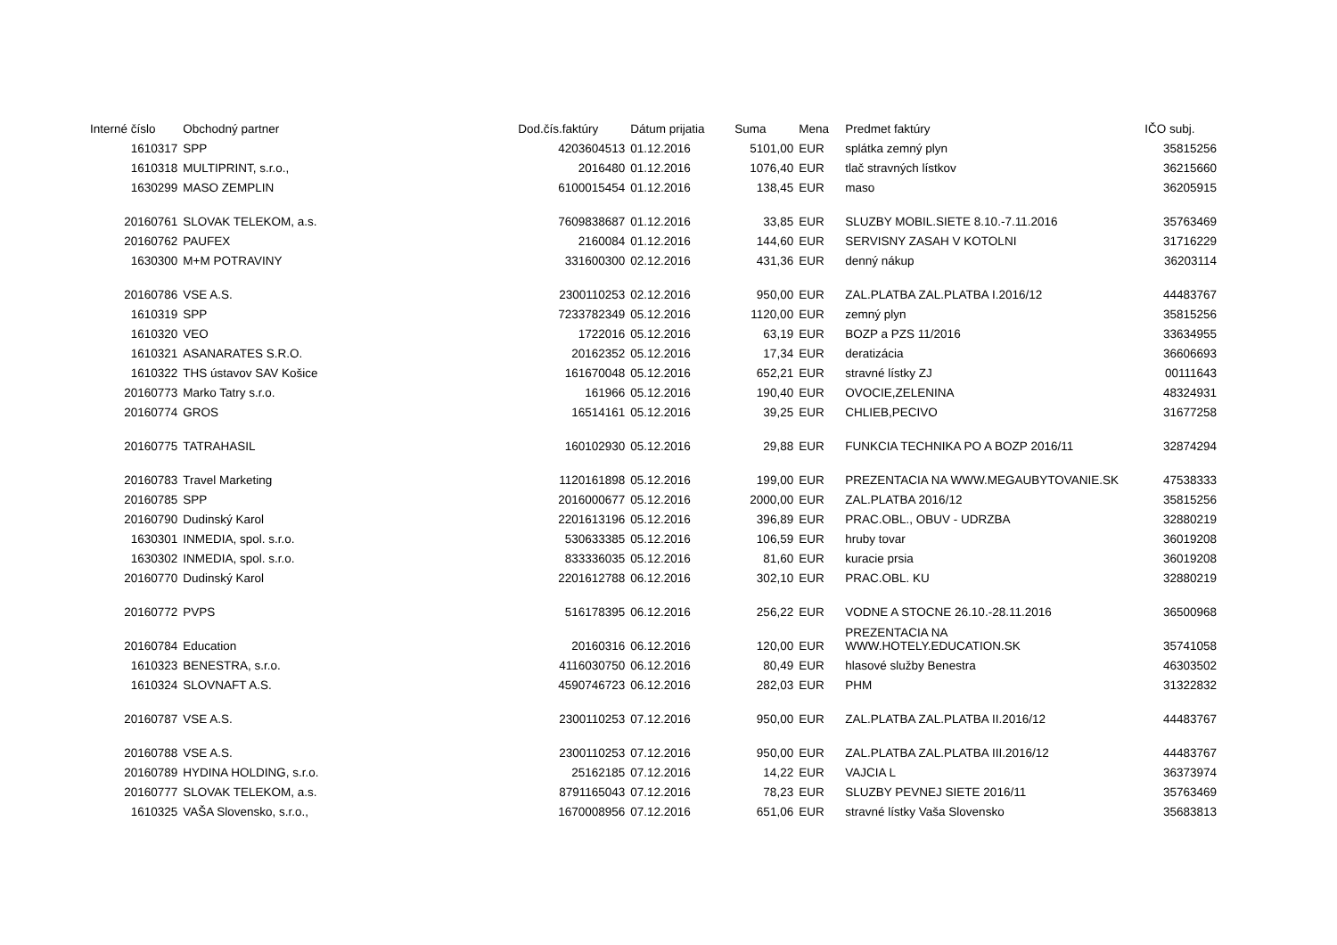| Interné číslo | Obchodný partner | Dod.čís.faktúry | Dátum prijatia | Suma | Mena | Predmet faktúry | IČO subj. |
| --- | --- | --- | --- | --- | --- | --- | --- |
| 1610317 | SPP | 4203604513 | 01.12.2016 | 5101,00 | EUR | splátka zemný plyn | 35815256 |
| 1610318 | MULTIPRINT, s.r.o., | 2016480 | 01.12.2016 | 1076,40 | EUR | tlač stravných lístkov | 36215660 |
| 1630299 | MASO ZEMPLIN | 6100015454 | 01.12.2016 | 138,45 | EUR | maso | 36205915 |
| 20160761 | SLOVAK TELEKOM, a.s. | 7609838687 | 01.12.2016 | 33,85 | EUR | SLUZBY MOBIL.SIETE 8.10.-7.11.2016 | 35763469 |
| 20160762 | PAUFEX | 2160084 | 01.12.2016 | 144,60 | EUR | SERVISNY ZASAH V KOTOLNI | 31716229 |
| 1630300 | M+M POTRAVINY | 331600300 | 02.12.2016 | 431,36 | EUR | denný nákup | 36203114 |
| 20160786 | VSE A.S. | 2300110253 | 02.12.2016 | 950,00 | EUR | ZAL.PLATBA ZAL.PLATBA I.2016/12 | 44483767 |
| 1610319 | SPP | 7233782349 | 05.12.2016 | 1120,00 | EUR | zemný plyn | 35815256 |
| 1610320 | VEO | 1722016 | 05.12.2016 | 63,19 | EUR | BOZP a PZS 11/2016 | 33634955 |
| 1610321 | ASANARATES S.R.O. | 20162352 | 05.12.2016 | 17,34 | EUR | deratizácia | 36606693 |
| 1610322 | THS ústavov SAV Košice | 161670048 | 05.12.2016 | 652,21 | EUR | stravné lístky ZJ | 00111643 |
| 20160773 | Marko Tatry s.r.o. | 161966 | 05.12.2016 | 190,40 | EUR | OVOCIE,ZELENINA | 48324931 |
| 20160774 | GROS | 16514161 | 05.12.2016 | 39,25 | EUR | CHLIEB,PECIVO | 31677258 |
| 20160775 | TATRAHASIL | 160102930 | 05.12.2016 | 29,88 | EUR | FUNKCIA TECHNIKA PO A BOZP 2016/11 | 32874294 |
| 20160783 | Travel Marketing | 1120161898 | 05.12.2016 | 199,00 | EUR | PREZENTACIA NA WWW.MEGAUBYTOVANIE.SK | 47538333 |
| 20160785 | SPP | 2016000677 | 05.12.2016 | 2000,00 | EUR | ZAL.PLATBA 2016/12 | 35815256 |
| 20160790 | Dudinský Karol | 2201613196 | 05.12.2016 | 396,89 | EUR | PRAC.OBL., OBUV - UDRZBA | 32880219 |
| 1630301 | INMEDIA, spol. s.r.o. | 530633385 | 05.12.2016 | 106,59 | EUR | hruby tovar | 36019208 |
| 1630302 | INMEDIA, spol. s.r.o. | 833336035 | 05.12.2016 | 81,60 | EUR | kuracie prsia | 36019208 |
| 20160770 | Dudinský Karol | 2201612788 | 06.12.2016 | 302,10 | EUR | PRAC.OBL. KU | 32880219 |
| 20160772 | PVPS | 516178395 | 06.12.2016 | 256,22 | EUR | VODNE A STOCNE 26.10.-28.11.2016 | 36500968 |
| 20160784 | Education | 20160316 | 06.12.2016 | 120,00 | EUR | PREZENTACIA NA WWW.HOTELY.EDUCATION.SK | 35741058 |
| 1610323 | BENESTRA, s.r.o. | 4116030750 | 06.12.2016 | 80,49 | EUR | hlasové služby Benestra | 46303502 |
| 1610324 | SLOVNAFT A.S. | 4590746723 | 06.12.2016 | 282,03 | EUR | PHM | 31322832 |
| 20160787 | VSE A.S. | 2300110253 | 07.12.2016 | 950,00 | EUR | ZAL.PLATBA ZAL.PLATBA II.2016/12 | 44483767 |
| 20160788 | VSE A.S. | 2300110253 | 07.12.2016 | 950,00 | EUR | ZAL.PLATBA ZAL.PLATBA III.2016/12 | 44483767 |
| 20160789 | HYDINA HOLDING, s.r.o. | 25162185 | 07.12.2016 | 14,22 | EUR | VAJCIA L | 36373974 |
| 20160777 | SLOVAK TELEKOM, a.s. | 8791165043 | 07.12.2016 | 78,23 | EUR | SLUZBY PEVNEJ SIETE 2016/11 | 35763469 |
| 1610325 | VAŠA Slovensko, s.r.o., | 1670008956 | 07.12.2016 | 651,06 | EUR | stravné lístky Vaša Slovensko | 35683813 |